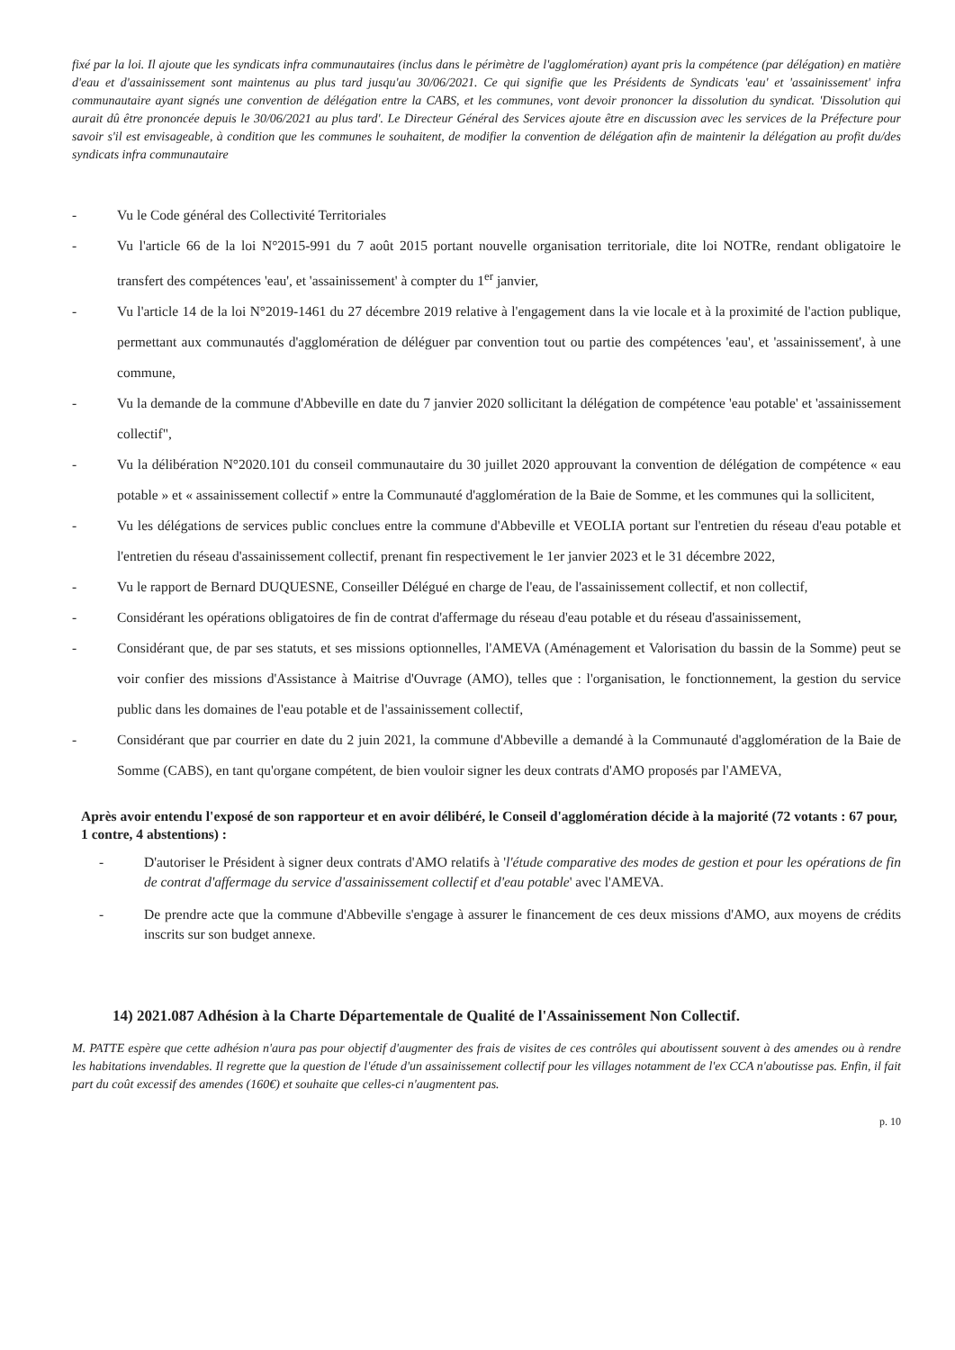fixé par la loi. Il ajoute que les syndicats infra communautaires (inclus dans le périmètre de l'agglomération) ayant pris la compétence (par délégation) en matière d'eau et d'assainissement sont maintenus au plus tard jusqu'au 30/06/2021. Ce qui signifie que les Présidents de Syndicats 'eau' et 'assainissement' infra communautaire ayant signés une convention de délégation entre la CABS, et les communes, vont devoir prononcer la dissolution du syndicat. 'Dissolution qui aurait dû être prononcée depuis le 30/06/2021 au plus tard'. Le Directeur Général des Services ajoute être en discussion avec les services de la Préfecture pour savoir s'il est envisageable, à condition que les communes le souhaitent, de modifier la convention de délégation afin de maintenir la délégation au profit du/des syndicats infra communautaire
- Vu le Code général des Collectivité Territoriales
- Vu l'article 66 de la loi N°2015-991 du 7 août 2015 portant nouvelle organisation territoriale, dite loi NOTRe, rendant obligatoire le transfert des compétences 'eau', et 'assainissement' à compter du 1<sup>er</sup> janvier,
- Vu l'article 14 de la loi N°2019-1461 du 27 décembre 2019 relative à l'engagement dans la vie locale et à la proximité de l'action publique, permettant aux communautés d'agglomération de déléguer par convention tout ou partie des compétences 'eau', et 'assainissement', à une commune,
- Vu la demande de la commune d'Abbeville en date du 7 janvier 2020 sollicitant la délégation de compétence 'eau potable' et 'assainissement collectif",
- Vu la délibération N°2020.101 du conseil communautaire du 30 juillet 2020 approuvant la convention de délégation de compétence « eau potable » et « assainissement collectif » entre la Communauté d'agglomération de la Baie de Somme, et les communes qui la sollicitent,
- Vu les délégations de services public conclues entre la commune d'Abbeville et VEOLIA portant sur l'entretien du réseau d'eau potable et l'entretien du réseau d'assainissement collectif, prenant fin respectivement le 1er janvier 2023 et le 31 décembre 2022,
- Vu le rapport de Bernard DUQUESNE, Conseiller Délégué en charge de l'eau, de l'assainissement collectif, et non collectif,
- Considérant les opérations obligatoires de fin de contrat d'affermage du réseau d'eau potable et du réseau d'assainissement,
- Considérant que, de par ses statuts, et ses missions optionnelles, l'AMEVA (Aménagement et Valorisation du bassin de la Somme) peut se voir confier des missions d'Assistance à Maitrise d'Ouvrage (AMO), telles que : l'organisation, le fonctionnement, la gestion du service public dans les domaines de l'eau potable et de l'assainissement collectif,
- Considérant que par courrier en date du 2 juin 2021, la commune d'Abbeville a demandé à la Communauté d'agglomération de la Baie de Somme (CABS), en tant qu'organe compétent, de bien vouloir signer les deux contrats d'AMO proposés par l'AMEVA,
Après avoir entendu l'exposé de son rapporteur et en avoir délibéré, le Conseil d'agglomération décide à la majorité (72 votants : 67 pour, 1 contre, 4 abstentions) :
- D'autoriser le Président à signer deux contrats d'AMO relatifs à 'l'étude comparative des modes de gestion et pour les opérations de fin de contrat d'affermage du service d'assainissement collectif et d'eau potable' avec l'AMEVA.
- De prendre acte que la commune d'Abbeville s'engage à assurer le financement de ces deux missions d'AMO, aux moyens de crédits inscrits sur son budget annexe.
14) 2021.087 Adhésion à la Charte Départementale de Qualité de l'Assainissement Non Collectif.
M. PATTE espère que cette adhésion n'aura pas pour objectif d'augmenter des frais de visites de ces contrôles qui aboutissent souvent à des amendes ou à rendre les habitations invendables. Il regrette que la question de l'étude d'un assainissement collectif pour les villages notamment de l'ex CCA n'aboutisse pas. Enfin, il fait part du coût excessif des amendes (160€) et souhaite que celles-ci n'augmentent pas.
p. 10